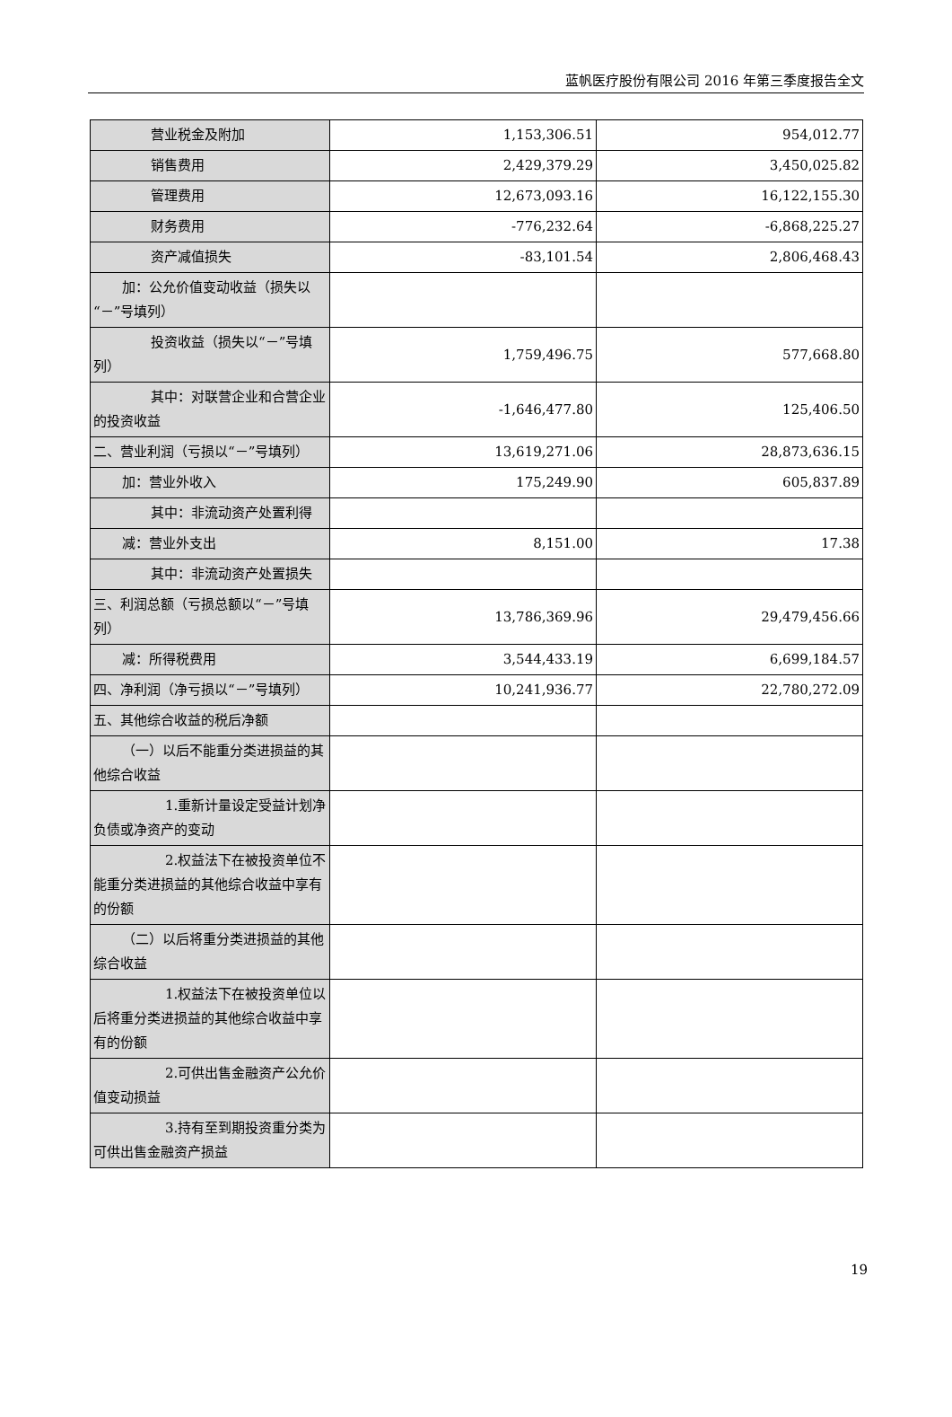蓝帆医疗股份有限公司 2016 年第三季度报告全文
| 营业税金及附加 | 1,153,306.51 | 954,012.77 |
| 销售费用 | 2,429,379.29 | 3,450,025.82 |
| 管理费用 | 12,673,093.16 | 16,122,155.30 |
| 财务费用 | -776,232.64 | -6,868,225.27 |
| 资产减值损失 | -83,101.54 | 2,806,468.43 |
| 加：公允价值变动收益（损失以“－”号填列） | | |
| 投资收益（损失以“－”号填列） | 1,759,496.75 | 577,668.80 |
| 其中：对联营企业和合营企业的投资收益 | -1,646,477.80 | 125,406.50 |
| 二、营业利润（亏损以“－”号填列） | 13,619,271.06 | 28,873,636.15 |
| 加：营业外收入 | 175,249.90 | 605,837.89 |
| 其中：非流动资产处置利得 | | |
| 减：营业外支出 | 8,151.00 | 17.38 |
| 其中：非流动资产处置损失 | | |
| 三、利润总额（亏损总额以“－”号填列） | 13,786,369.96 | 29,479,456.66 |
| 减：所得税费用 | 3,544,433.19 | 6,699,184.57 |
| 四、净利润（净亏损以“－”号填列） | 10,241,936.77 | 22,780,272.09 |
| 五、其他综合收益的税后净额 | | |
| （一）以后不能重分类进损益的其他综合收益 | | |
| 1.重新计量设定受益计划净负债或净资产的变动 | | |
| 2.权益法下在被投资单位不能重分类进损益的其他综合收益中享有的份额 | | |
| （二）以后将重分类进损益的其他综合收益 | | |
| 1.权益法下在被投资单位以后将重分类进损益的其他综合收益中享有的份额 | | |
| 2.可供出售金融资产公允价值变动损益 | | |
| 3.持有至到期投资重分类为可供出售金融资产损益 | | |
19